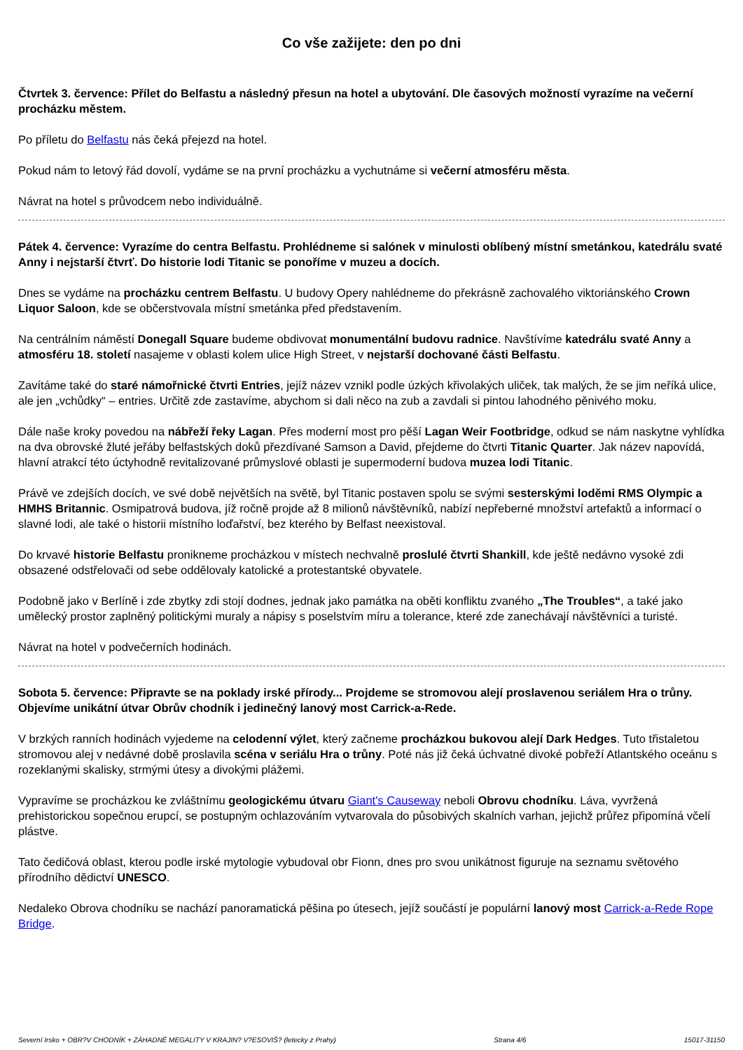Co vše zažijete: den po dni
Čtvrtek 3. července: Přílet do Belfastu a následný přesun na hotel a ubytování. Dle časových možností vyrazíme na večerní procházku městem.
Po příletu do Belfastu nás čeká přejezd na hotel.
Pokud nám to letový řád dovolí, vydáme se na první procházku a vychutnáme si večerní atmosféru města.
Návrat na hotel s průvodcem nebo individuálně.
Pátek 4. července: Vyrazíme do centra Belfastu. Prohlédneme si salónek v minulosti oblíbený místní smetánkou, katedrálu svaté Anny i nejstarší čtvrť. Do historie lodi Titanic se ponoříme v muzeu a docích.
Dnes se vydáme na procházku centrem Belfastu. U budovy Opery nahlédneme do překrásně zachovalého viktoriánského Crown Liquor Saloon, kde se občerstvovala místní smetánka před představením.
Na centrálním náměstí Donegall Square budeme obdivovat monumentální budovu radnice. Navštívíme katedrálu svaté Anny a atmosféru 18. století nasajeme v oblasti kolem ulice High Street, v nejstarší dochované části Belfastu.
Zavítáme také do staré námořnické čtvrti Entries, jejíž název vznikl podle úzkých křivolakých uliček, tak malých, že se jim neříká ulice, ale jen „vchůdky“ – entries. Určitě zde zastavíme, abychom si dali něco na zub a zavdali si pintou lahodného pěnivého moku.
Dále naše kroky povedou na nábřeží řeky Lagan. Přes moderní most pro pěší Lagan Weir Footbridge, odkud se nám naskytne vyhlídka na dva obrovské žluté jeřáby belfastských doků přezdívané Samson a David, přejdeme do čtvrti Titanic Quarter. Jak název napovídá, hlavní atrakcí této úctyhodně revitalizované průmyslové oblasti je supermoderní budova muzea lodi Titanic.
Právě ve zdejších docích, ve své době největších na světě, byl Titanic postaven spolu se svými sesterskými loděmi RMS Olympic a HMHS Britannic. Osmipatrová budova, jíž ročně projde až 8 milionů návštěvníků, nabízí nepřeberné množství artefaktů a informací o slavné lodi, ale také o historii místního loďařství, bez kterého by Belfast neexistoval.
Do krvavé historie Belfastu pronikneme procházkou v místech nechvalně proslulé čtvrti Shankill, kde ještě nedávno vysoké zdi obsazené odstřelovači od sebe oddělovaly katolické a protestantské obyvatele.
Podobně jako v Berlíně i zde zbytky zdi stojí dodnes, jednak jako památka na oběti konfliktu zvaného „The Troubles“, a také jako umělecký prostor zaplněný politickými muraly a nápisy s poselstvím míru a tolerance, které zde zanechávají návštěvníci a turisté.
Návrat na hotel v podvečerních hodinách.
Sobota 5. července: Připravte se na poklady irské přírody... Projdeme se stromovou alejí proslavenou seriálem Hra o trůny. Objevíme unikátní útvar Obrův chodník i jedinečný lanový most Carrick-a-Rede.
V brzkých ranních hodinách vyjedeme na celodenní výlet, který začneme procházkou bukovou alejí Dark Hedges. Tuto třistaletou stromovou alej v nedávné době proslavila scéna v seriálu Hra o trůny. Poté nás již čeká úchvatné divoké pobřeží Atlantského oceánu s rozeklanými skalisky, strmými útesy a divokými plážemi.
Vypravíme se procházkou ke zvláštnímu geologickému útvaru Giant's Causeway neboli Obrovu chodníku. Láva, vyvržená prehistorickou sopečnou erupcí, se postupným ochlazováním vytvarovala do působivých skalních varhan, jejichž průřez připomíná včelí plástve.
Tato čedičová oblast, kterou podle irské mytologie vybudoval obr Fionn, dnes pro svou unikátnost figuruje na seznamu světového přírodního dědictví UNESCO.
Nedaleko Obrova chodníku se nachází panoramatická pěšina po útesech, jejíž součástí je populární lanový most Carrick-a-Rede Rope Bridge.
Severní Irsko + OBR?V CHODNÍK + ZÁHADNÉ MEGALITY V KRAJIN? V?ESOVIŠ? (letecky z Prahy) Strana 4/6 15017-31150